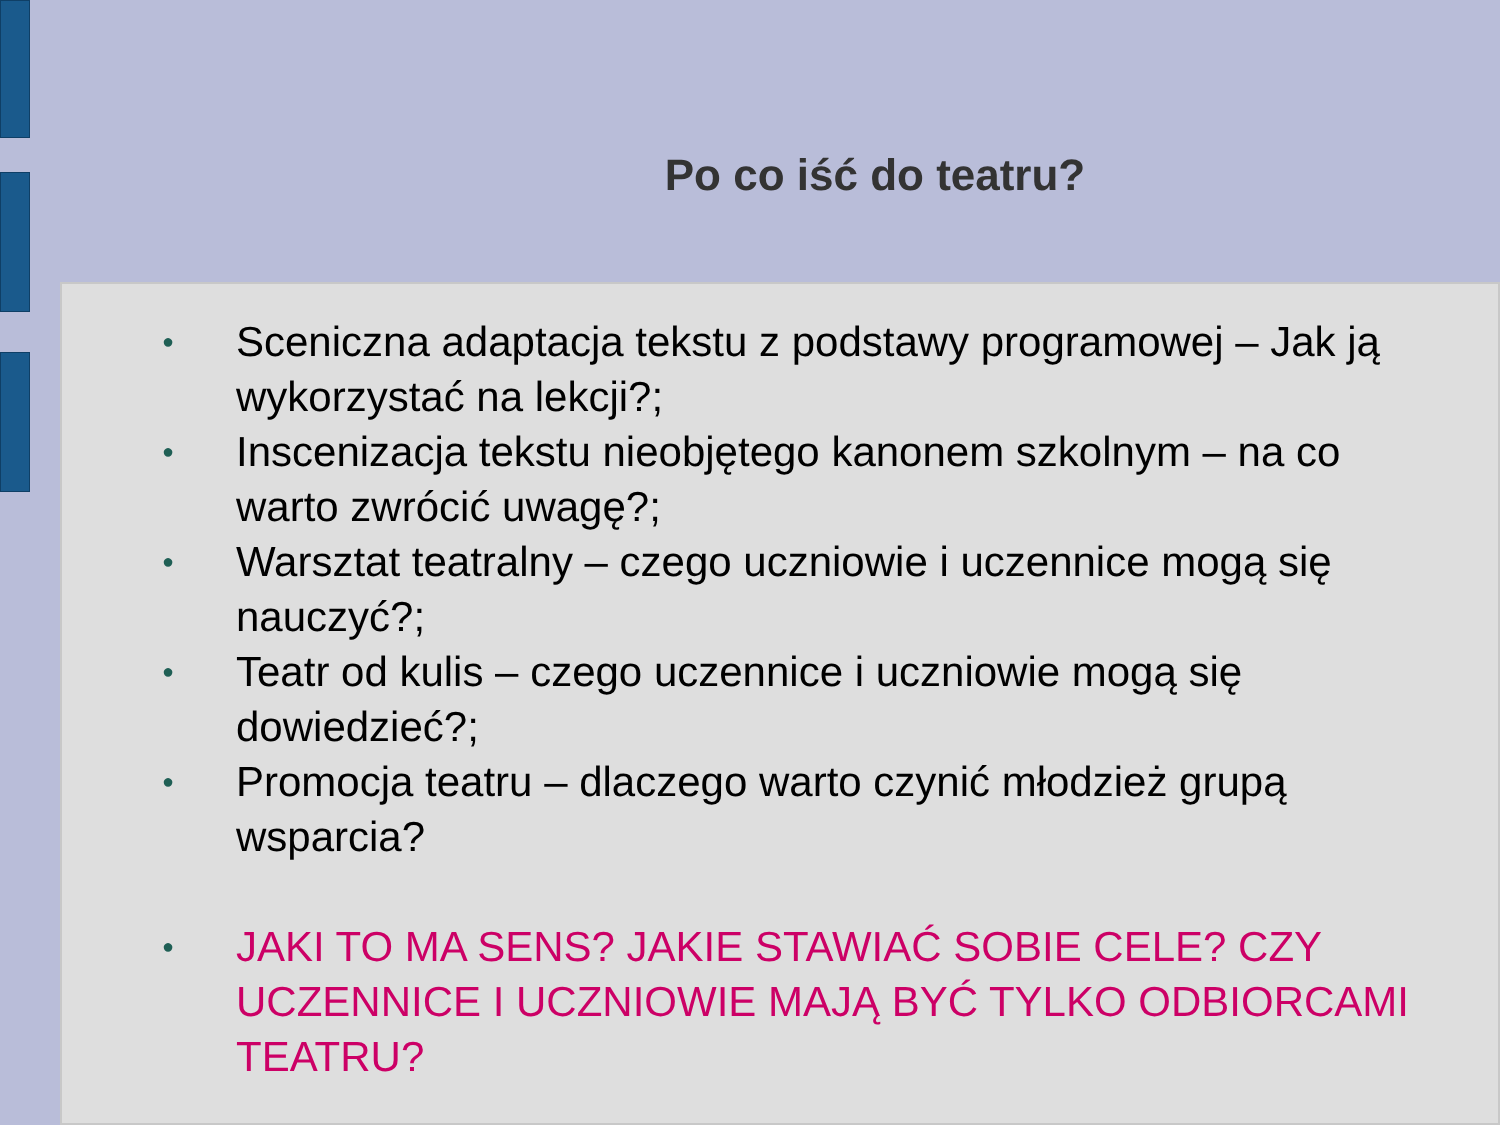Po co iść do teatru?
● Sceniczna adaptacja tekstu z podstawy programowej – Jak ją wykorzystać na lekcji?;
● Inscenizacja tekstu nieobjętego kanonem szkolnym – na co warto zwrócić uwagę?;
● Warsztat teatralny – czego uczniowie i uczennice mogą się nauczyć?;
● Teatr od kulis – czego uczennice i uczniowie mogą się dowiedzieć?;
● Promocja teatru – dlaczego warto czynić młodzież grupą wsparcia?
● JAKI TO MA SENS? JAKIE STAWIAĆ SOBIE CELE? CZY UCZENNICE I UCZNIOWIE MAJĄ BYĆ TYLKO ODBIORCAMI TEATRU?